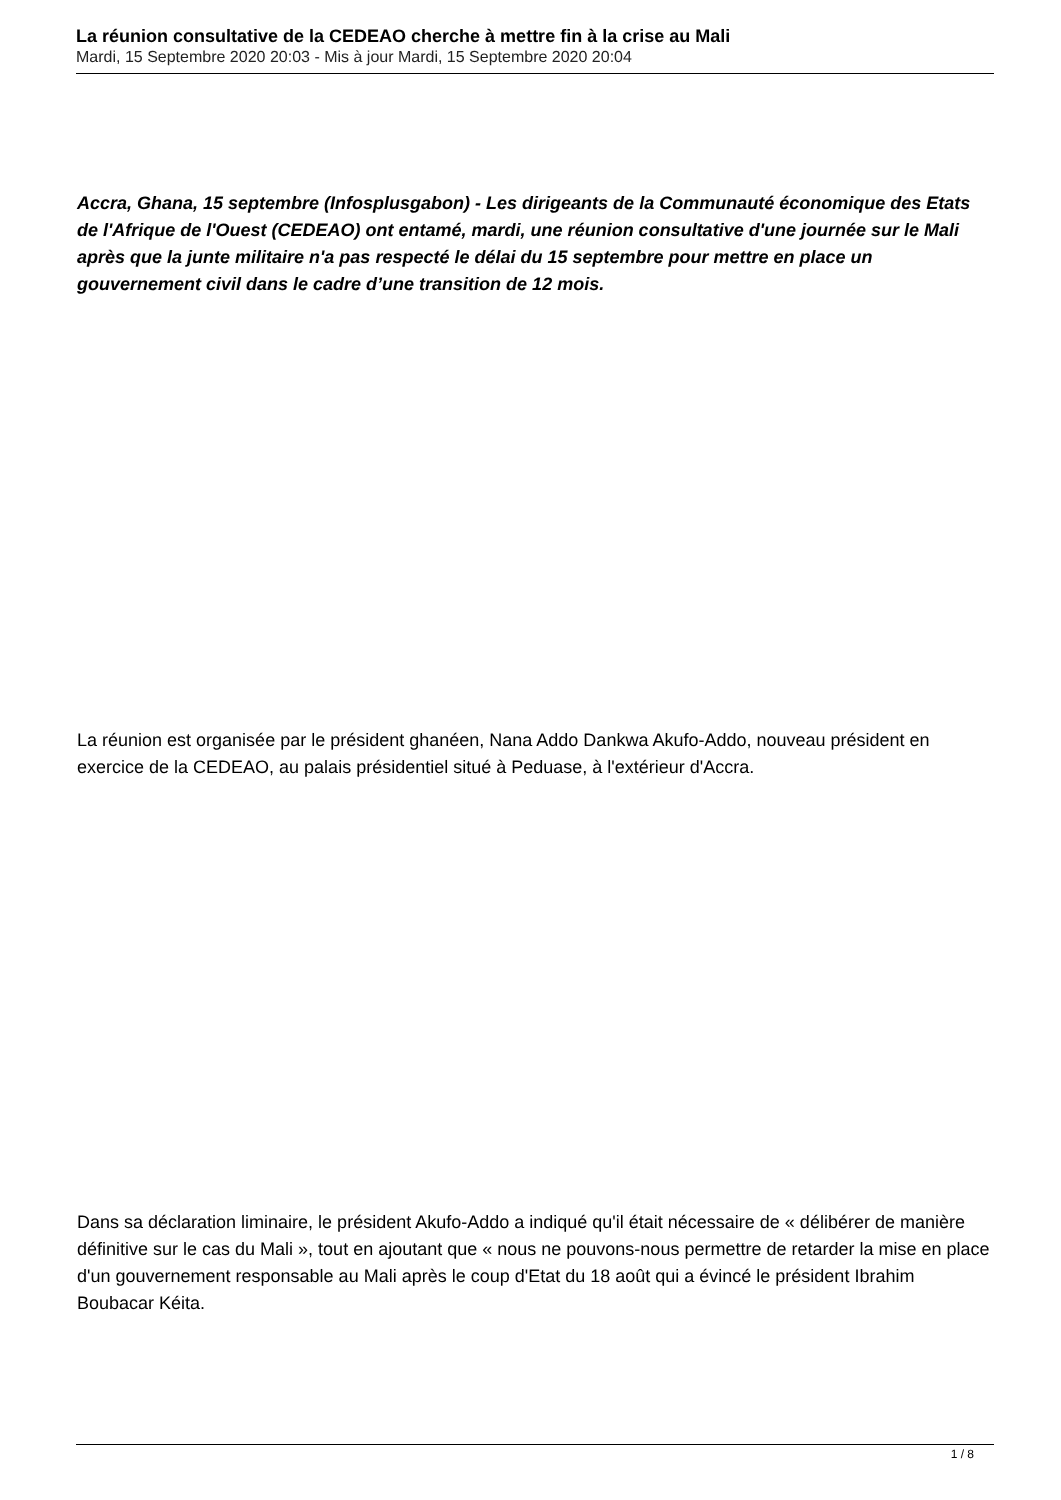La réunion consultative de la CEDEAO cherche à mettre fin à la crise au Mali
Mardi, 15 Septembre 2020 20:03 - Mis à jour Mardi, 15 Septembre 2020 20:04
Accra, Ghana, 15 septembre (Infosplusgabon) - Les dirigeants de la Communauté économique des Etats de l'Afrique de l'Ouest (CEDEAO) ont entamé, mardi, une réunion consultative d'une journée sur le Mali après que la junte militaire n'a pas respecté le délai du 15 septembre pour mettre en place un gouvernement civil dans le cadre d’une transition de 12 mois.
La réunion est organisée par le président ghanéen, Nana Addo Dankwa Akufo-Addo, nouveau président en exercice de la CEDEAO, au palais présidentiel situé à Peduase, à l'extérieur d'Accra.
Dans sa déclaration liminaire, le président Akufo-Addo a indiqué qu'il était nécessaire de « délibérer de manière définitive sur le cas du Mali », tout en ajoutant que « nous ne pouvons-nous permettre de retarder la mise en place d'un gouvernement responsable au Mali après le coup d'Etat du 18 août qui a évincé le président Ibrahim Boubacar Kéita.
1 / 8